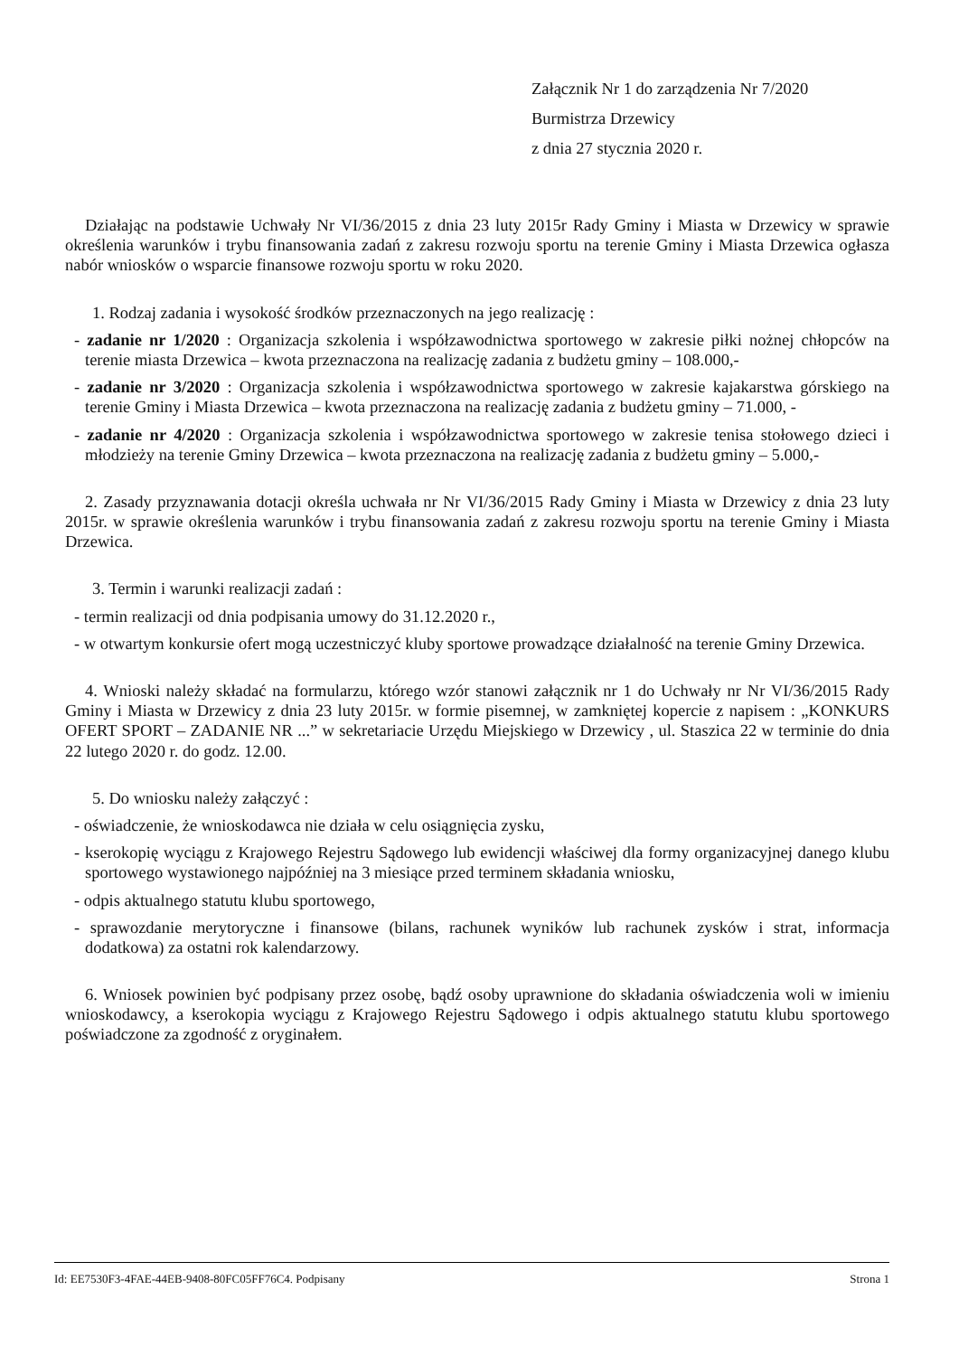Załącznik Nr 1 do zarządzenia Nr 7/2020
Burmistrza Drzewicy
z dnia 27 stycznia 2020 r.
Działając na podstawie Uchwały Nr VI/36/2015 z dnia 23 luty 2015r Rady Gminy i Miasta w Drzewicy w sprawie określenia warunków i trybu finansowania zadań z zakresu rozwoju sportu na terenie Gminy i Miasta Drzewica ogłasza nabór wniosków o wsparcie finansowe rozwoju sportu w roku 2020.
1. Rodzaj zadania i wysokość środków przeznaczonych na jego realizację :
- zadanie nr 1/2020 : Organizacja szkolenia i współzawodnictwa sportowego w zakresie piłki nożnej chłopców na terenie miasta Drzewica – kwota przeznaczona na realizację zadania z budżetu gminy – 108.000,-
- zadanie nr 3/2020 : Organizacja szkolenia i współzawodnictwa sportowego w zakresie kajakarstwa górskiego na terenie Gminy i Miasta Drzewica – kwota przeznaczona na realizację zadania z budżetu gminy – 71.000, -
- zadanie nr 4/2020 : Organizacja szkolenia i współzawodnictwa sportowego w zakresie tenisa stołowego dzieci i młodzieży na terenie Gminy Drzewica – kwota przeznaczona na realizację zadania z budżetu gminy – 5.000,-
2. Zasady przyznawania dotacji określa uchwała nr Nr VI/36/2015 Rady Gminy i Miasta w Drzewicy z dnia 23 luty 2015r. w sprawie określenia warunków i trybu finansowania zadań z zakresu rozwoju sportu na terenie Gminy i Miasta Drzewica.
3. Termin i warunki realizacji zadań :
- termin realizacji od dnia podpisania umowy do 31.12.2020 r.,
- w otwartym konkursie ofert mogą uczestniczyć kluby sportowe prowadzące działalność na terenie Gminy Drzewica.
4. Wnioski należy składać na formularzu, którego wzór stanowi załącznik nr 1 do Uchwały nr Nr VI/36/2015 Rady Gminy i Miasta w Drzewicy z dnia 23 luty 2015r. w formie pisemnej, w zamkniętej kopercie z napisem : „KONKURS OFERT SPORT – ZADANIE NR ...” w sekretariacie Urzędu Miejskiego w Drzewicy , ul. Staszica 22 w terminie do dnia 22 lutego 2020 r. do godz. 12.00.
5. Do wniosku należy załączyć :
- oświadczenie, że wnioskodawca nie działa w celu osiągnięcia zysku,
- kserokopię wyciągu z Krajowego Rejestru Sądowego lub ewidencji właściwej dla formy organizacyjnej danego klubu sportowego wystawionego najpóźniej na 3 miesiące przed terminem składania wniosku,
- odpis aktualnego statutu klubu sportowego,
- sprawozdanie merytoryczne i finansowe (bilans, rachunek wyników lub rachunek zysków i strat, informacja dodatkowa) za ostatni rok kalendarzowy.
6. Wniosek powinien być podpisany przez osobę, bądź osoby uprawnione do składania oświadczenia woli w imieniu wnioskodawcy, a kserokopia wyciągu z Krajowego Rejestru Sądowego i odpis aktualnego statutu klubu sportowego poświadczone za zgodność z oryginałem.
Id: EE7530F3-4FAE-44EB-9408-80FC05FF76C4. Podpisany Strona 1